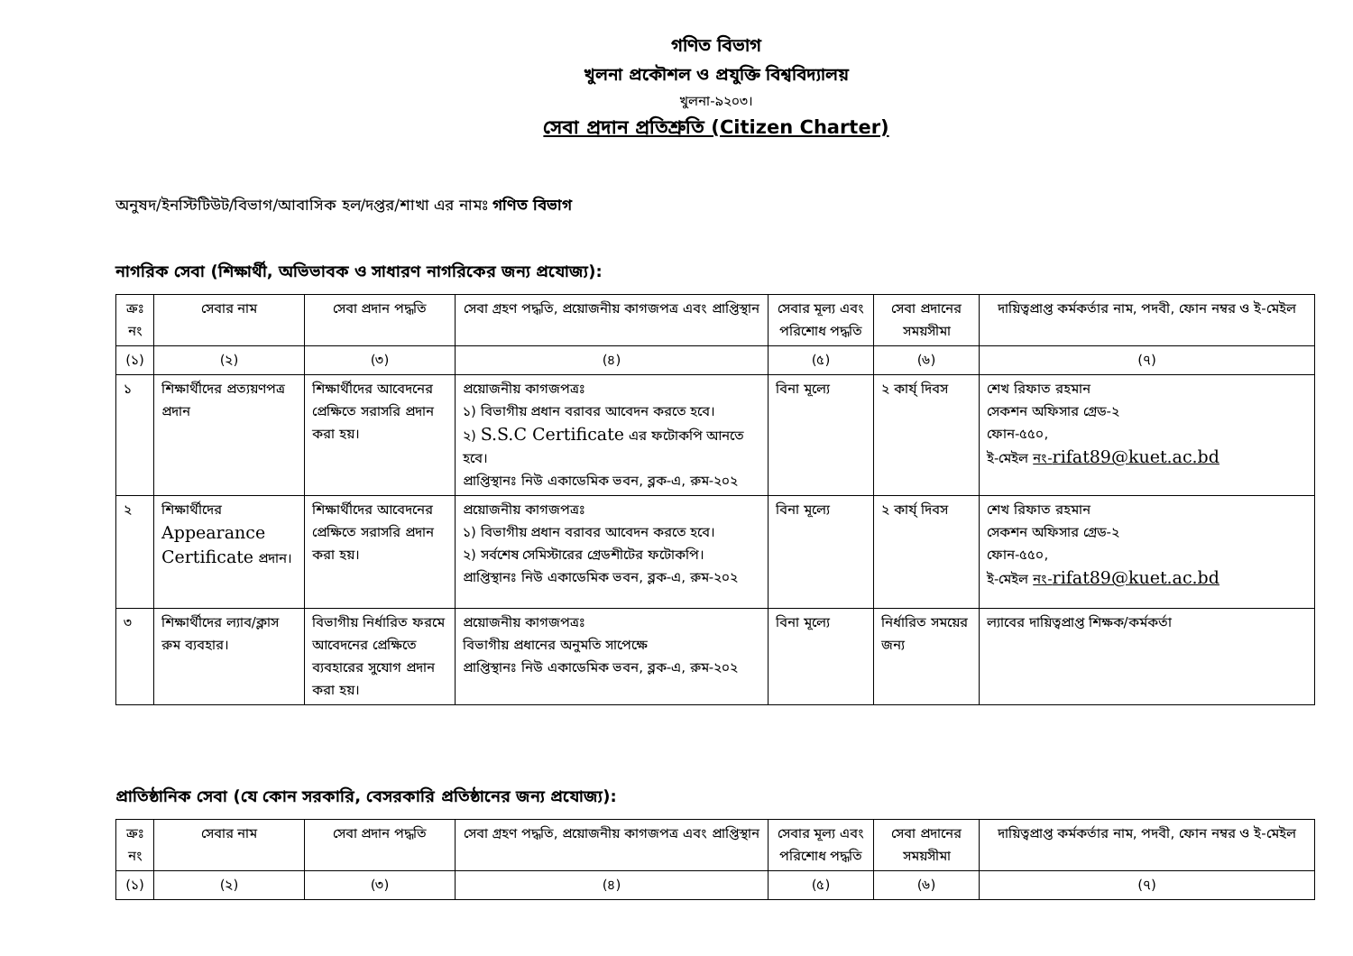গণিত বিভাগ
খুলনা প্রকৌশল ও প্রযুক্তি বিশ্ববিদ্যালয়
খুলনা-৯২০৩।
সেবা প্রদান প্রতিশ্রুতি (Citizen Charter)
অনুষদ/ইনস্টিটিউট/বিভাগ/আবাসিক হল/দপ্তর/শাখা এর নামঃ গণিত বিভাগ
নাগরিক সেবা (শিক্ষার্থী, অভিভাবক ও সাধারণ নাগরিকের জন্য প্রযোজ্য):
| ক্রঃ নং | সেবার নাম | সেবা প্রদান পদ্ধতি | সেবা গ্রহণ পদ্ধতি, প্রয়োজনীয় কাগজপত্র এবং প্রাপ্তিস্থান | সেবার মূল্য এবং পরিশোধ পদ্ধতি | সেবা প্রদানের সময়সীমা | দায়িত্বপ্রাপ্ত কর্মকর্তার নাম, পদবী, ফোন নম্বর ও ই-মেইল |
| --- | --- | --- | --- | --- | --- | --- |
| (১) | (২) | (৩) | (৪) | (৫) | (৬) | (৭) |
| ১ | শিক্ষার্থীদের প্রত্যয়ণপত্র প্রদান | শিক্ষার্থীদের আবেদনের প্রেক্ষিতে সরাসরি প্রদান করা হয়। | প্রয়োজনীয় কাগজপত্রঃ ১) বিভাগীয় প্রধান বরাবর আবেদন করতে হবে। ২) S.S.C Certificate এর ফটোকপি আনতে হবে। প্রাপ্তিস্থানঃ নিউ একাডেমিক ভবন, ব্লক-এ, রুম-২০২ | বিনা মূল্যে | ২ কার্য্ দিবস | শেখ রিফাত রহমান সেকশন অফিসার গ্রেড-২ ফোন-৫৫০, ই-মেইল নং- rifat89@kuet.ac.bd |
| ২ | শিক্ষার্থীদের Appearance Certificate প্রদান। | শিক্ষার্থীদের আবেদনের প্রেক্ষিতে সরাসরি প্রদান করা হয়। | প্রয়োজনীয় কাগজপত্রঃ ১) বিভাগীয় প্রধান বরাবর আবেদন করতে হবে। ২) সর্বশেষ সেমিস্টারের গ্রেডশীটের ফটোকপি। প্রাপ্তিস্থানঃ নিউ একাডেমিক ভবন, ব্লক-এ, রুম-২০২ | বিনা মূল্যে | ২ কার্য্ দিবস | শেখ রিফাত রহমান সেকশন অফিসার গ্রেড-২ ফোন-৫৫০, ই-মেইল নং- rifat89@kuet.ac.bd |
| ৩ | শিক্ষার্থীদের ল্যাব/ক্লাস রুম ব্যবহার। | বিভাগীয় নির্ধারিত ফরমে আবেদনের প্রেক্ষিতে ব্যবহারের সুযোগ প্রদান করা হয়। | প্রয়োজনীয় কাগজপত্রঃ বিভাগীয় প্রধানের অনুমতি সাপেক্ষে প্রাপ্তিস্থানঃ নিউ একাডেমিক ভবন, ব্লক-এ, রুম-২০২ | বিনা মূল্যে | নির্ধারিত সময়ের জন্য | ল্যাবের দায়িত্বপ্রাপ্ত শিক্ষক/কর্মকর্তা |
প্রাতিষ্ঠানিক সেবা (যে কোন সরকারি, বেসরকারি প্রতিষ্ঠানের জন্য প্রযোজ্য):
| ক্রঃ নং | সেবার নাম | সেবা প্রদান পদ্ধতি | সেবা গ্রহণ পদ্ধতি, প্রয়োজনীয় কাগজপত্র এবং প্রাপ্তিস্থান | সেবার মূল্য এবং পরিশোধ পদ্ধতি | সেবা প্রদানের সময়সীমা | দায়িত্বপ্রাপ্ত কর্মকর্তার নাম, পদবী, ফোন নম্বর ও ই-মেইল |
| --- | --- | --- | --- | --- | --- | --- |
| (১) | (২) | (৩) | (৪) | (৫) | (৬) | (৭) |